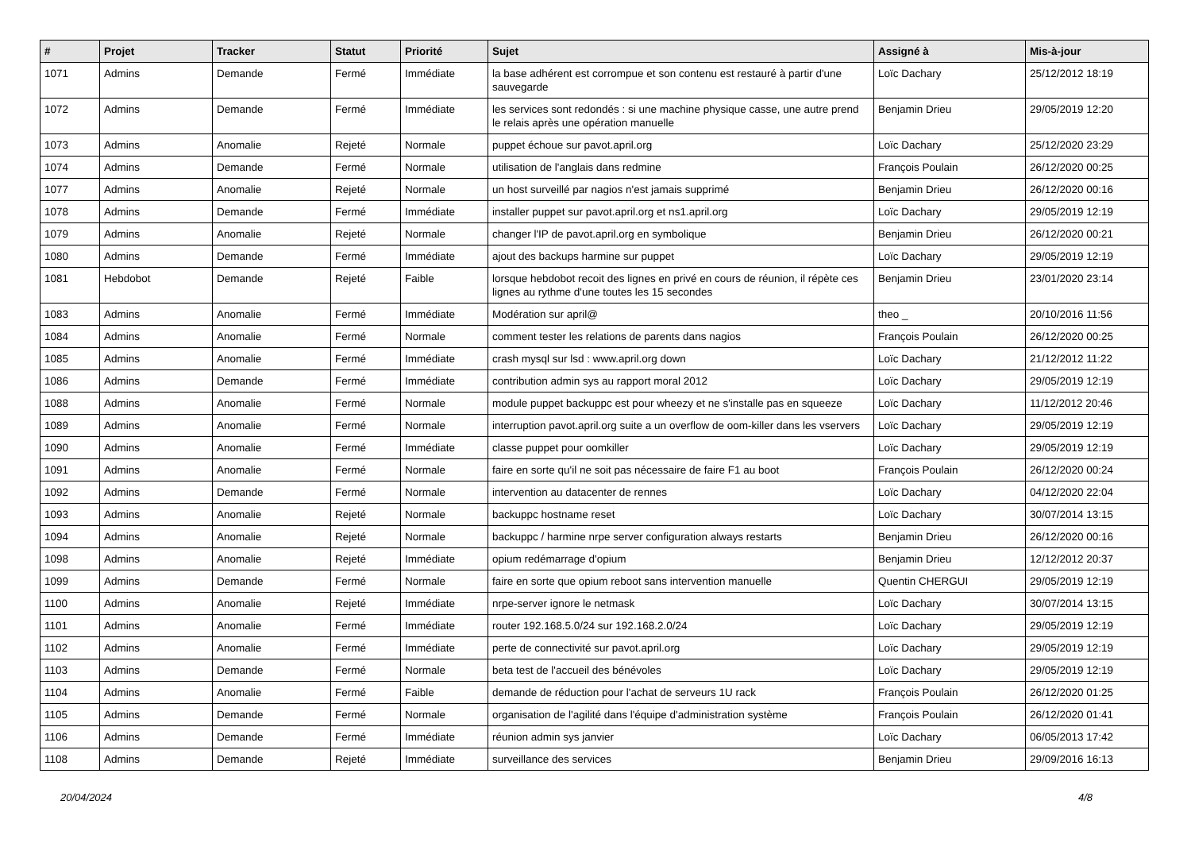| # | Projet | Tracker | Statut | Priorité | Sujet | Assigné à | Mis-à-jour |
| --- | --- | --- | --- | --- | --- | --- | --- |
| 1071 | Admins | Demande | Fermé | Immédiate | la base adhérent est corrompue et son contenu est restauré à partir d'une sauvegarde | Loïc Dachary | 25/12/2012 18:19 |
| 1072 | Admins | Demande | Fermé | Immédiate | les services sont redondés : si une machine physique casse, une autre prend le relais après une opération manuelle | Benjamin Drieu | 29/05/2019 12:20 |
| 1073 | Admins | Anomalie | Rejeté | Normale | puppet échoue sur pavot.april.org | Loïc Dachary | 25/12/2020 23:29 |
| 1074 | Admins | Demande | Fermé | Normale | utilisation de l'anglais dans redmine | François Poulain | 26/12/2020 00:25 |
| 1077 | Admins | Anomalie | Rejeté | Normale | un host surveillé par nagios n'est jamais supprimé | Benjamin Drieu | 26/12/2020 00:16 |
| 1078 | Admins | Demande | Fermé | Immédiate | installer puppet sur pavot.april.org et ns1.april.org | Loïc Dachary | 29/05/2019 12:19 |
| 1079 | Admins | Anomalie | Rejeté | Normale | changer l'IP de pavot.april.org en symbolique | Benjamin Drieu | 26/12/2020 00:21 |
| 1080 | Admins | Demande | Fermé | Immédiate | ajout des backups harmine sur puppet | Loïc Dachary | 29/05/2019 12:19 |
| 1081 | Hebdobot | Demande | Rejeté | Faible | lorsque hebdobot recoit des lignes en privé en cours de réunion, il répète ces lignes au rythme d'une toutes les 15 secondes | Benjamin Drieu | 23/01/2020 23:14 |
| 1083 | Admins | Anomalie | Fermé | Immédiate | Modération sur april@ | theo _ | 20/10/2016 11:56 |
| 1084 | Admins | Anomalie | Fermé | Normale | comment tester les relations de parents dans nagios | François Poulain | 26/12/2020 00:25 |
| 1085 | Admins | Anomalie | Fermé | Immédiate | crash mysql sur lsd : www.april.org down | Loïc Dachary | 21/12/2012 11:22 |
| 1086 | Admins | Demande | Fermé | Immédiate | contribution admin sys au rapport moral 2012 | Loïc Dachary | 29/05/2019 12:19 |
| 1088 | Admins | Anomalie | Fermé | Normale | module puppet backuppc est pour wheezy et ne s'installe pas en squeeze | Loïc Dachary | 11/12/2012 20:46 |
| 1089 | Admins | Anomalie | Fermé | Normale | interruption pavot.april.org suite a un overflow de oom-killer dans les vservers | Loïc Dachary | 29/05/2019 12:19 |
| 1090 | Admins | Anomalie | Fermé | Immédiate | classe puppet pour oomkiller | Loïc Dachary | 29/05/2019 12:19 |
| 1091 | Admins | Anomalie | Fermé | Normale | faire en sorte qu'il ne soit pas nécessaire de faire F1 au boot | François Poulain | 26/12/2020 00:24 |
| 1092 | Admins | Demande | Fermé | Normale | intervention au datacenter de rennes | Loïc Dachary | 04/12/2020 22:04 |
| 1093 | Admins | Anomalie | Rejeté | Normale | backuppc hostname reset | Loïc Dachary | 30/07/2014 13:15 |
| 1094 | Admins | Anomalie | Rejeté | Normale | backuppc / harmine nrpe server configuration always restarts | Benjamin Drieu | 26/12/2020 00:16 |
| 1098 | Admins | Anomalie | Rejeté | Immédiate | opium redémarrage d'opium | Benjamin Drieu | 12/12/2012 20:37 |
| 1099 | Admins | Demande | Fermé | Normale | faire en sorte que opium reboot sans intervention manuelle | Quentin CHERGUI | 29/05/2019 12:19 |
| 1100 | Admins | Anomalie | Rejeté | Immédiate | nrpe-server ignore le netmask | Loïc Dachary | 30/07/2014 13:15 |
| 1101 | Admins | Anomalie | Fermé | Immédiate | router 192.168.5.0/24 sur 192.168.2.0/24 | Loïc Dachary | 29/05/2019 12:19 |
| 1102 | Admins | Anomalie | Fermé | Immédiate | perte de connectivité sur pavot.april.org | Loïc Dachary | 29/05/2019 12:19 |
| 1103 | Admins | Demande | Fermé | Normale | beta test de l'accueil des bénévoles | Loïc Dachary | 29/05/2019 12:19 |
| 1104 | Admins | Anomalie | Fermé | Faible | demande de réduction pour l'achat de serveurs 1U rack | François Poulain | 26/12/2020 01:25 |
| 1105 | Admins | Demande | Fermé | Normale | organisation de l'agilité dans l'équipe d'administration système | François Poulain | 26/12/2020 01:41 |
| 1106 | Admins | Demande | Fermé | Immédiate | réunion admin sys janvier | Loïc Dachary | 06/05/2013 17:42 |
| 1108 | Admins | Demande | Rejeté | Immédiate | surveillance des services | Benjamin Drieu | 29/09/2016 16:13 |
20/04/2024 4/8